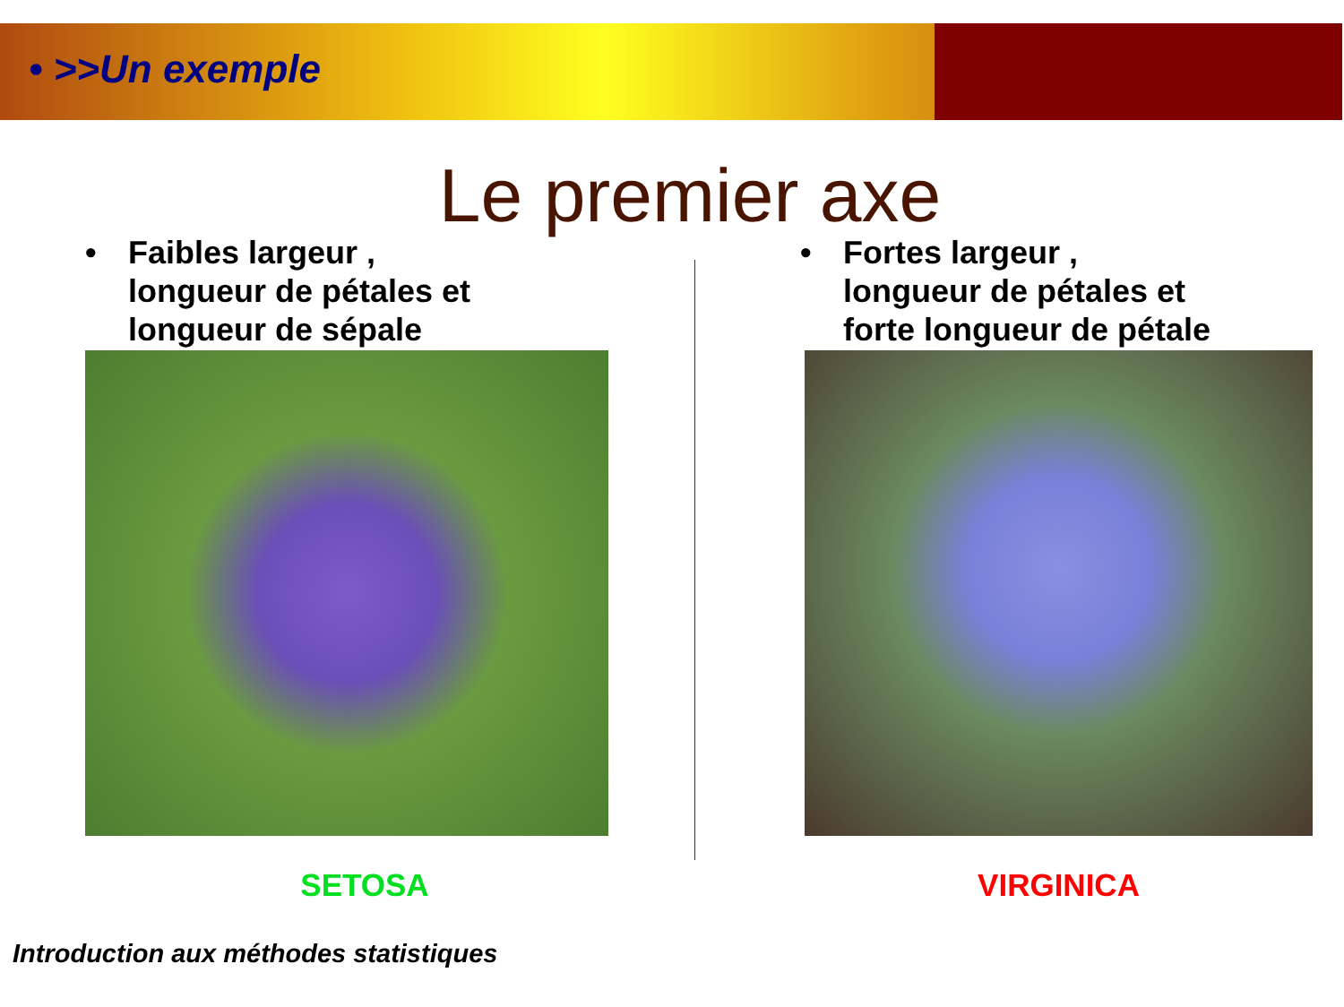• >>Un exemple
Le premier axe
• Faibles largeur ,
longueur de pétales et
longueur de sépale
SETOSA
• Fortes largeur ,
longueur de pétales et
forte longueur de pétale
VIRGINICA
Introduction aux méthodes statistiques